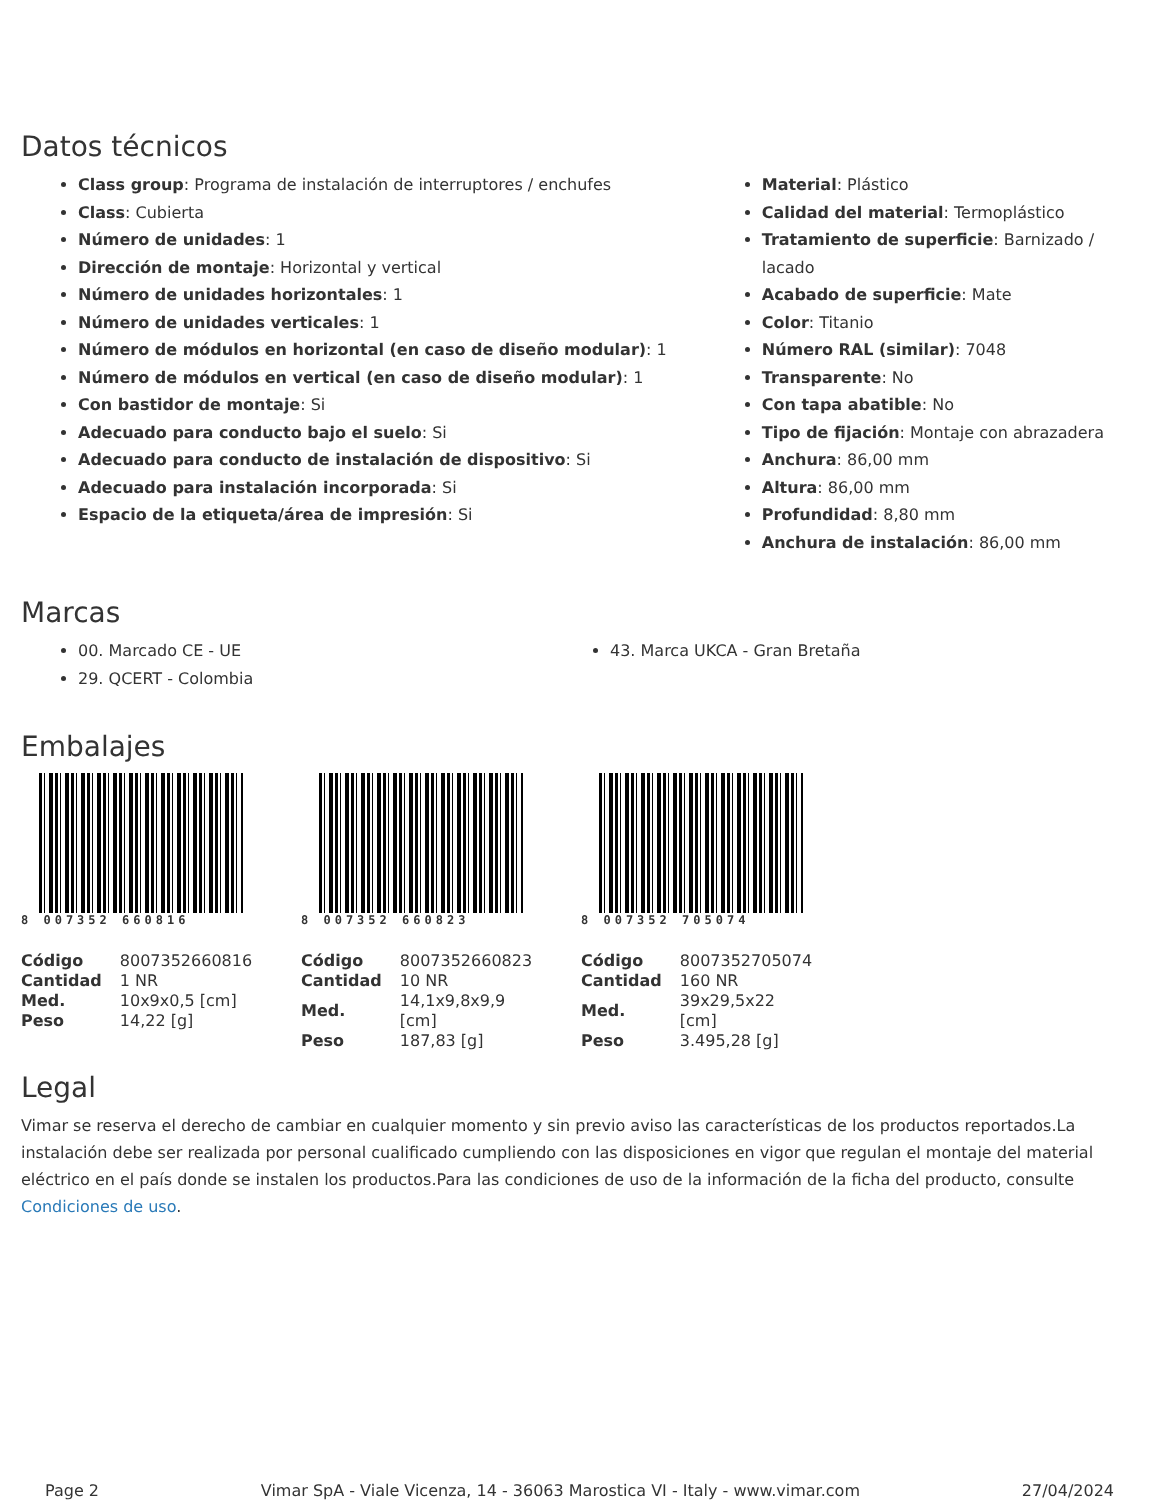Datos técnicos
Class group: Programa de instalación de interruptores / enchufes
Class: Cubierta
Número de unidades: 1
Dirección de montaje: Horizontal y vertical
Número de unidades horizontales: 1
Número de unidades verticales: 1
Número de módulos en horizontal (en caso de diseño modular): 1
Número de módulos en vertical (en caso de diseño modular): 1
Con bastidor de montaje: Si
Adecuado para conducto bajo el suelo: Si
Adecuado para conducto de instalación de dispositivo: Si
Adecuado para instalación incorporada: Si
Espacio de la etiqueta/área de impresión: Si
Material: Plástico
Calidad del material: Termoplástico
Tratamiento de superficie: Barnizado / lacado
Acabado de superficie: Mate
Color: Titanio
Número RAL (similar): 7048
Transparente: No
Con tapa abatible: No
Tipo de fijación: Montaje con abrazadera
Anchura: 86,00 mm
Altura: 86,00 mm
Profundidad: 8,80 mm
Anchura de instalación: 86,00 mm
Marcas
00. Marcado CE - UE
29. QCERT - Colombia
43. Marca UKCA - Gran Bretaña
Embalajes
8 007352 660816
| Código | 8007352660816 |
| Cantidad | 1 NR |
| Med. | 10x9x0,5 [cm] |
| Peso | 14,22 [g] |
8 007352 660823
| Código | 8007352660823 |
| Cantidad | 10 NR |
| Med. | 14,1x9,8x9,9 [cm] |
| Peso | 187,83 [g] |
8 007352 705074
| Código | 8007352705074 |
| Cantidad | 160 NR |
| Med. | 39x29,5x22 [cm] |
| Peso | 3.495,28 [g] |
Legal
Vimar se reserva el derecho de cambiar en cualquier momento y sin previo aviso las características de los productos reportados.La instalación debe ser realizada por personal cualificado cumpliendo con las disposiciones en vigor que regulan el montaje del material eléctrico en el país donde se instalen los productos.Para las condiciones de uso de la información de la ficha del producto, consulte Condiciones de uso.
Page 2 Vimar SpA - Viale Vicenza, 14 - 36063 Marostica VI - Italy - www.vimar.com 27/04/2024